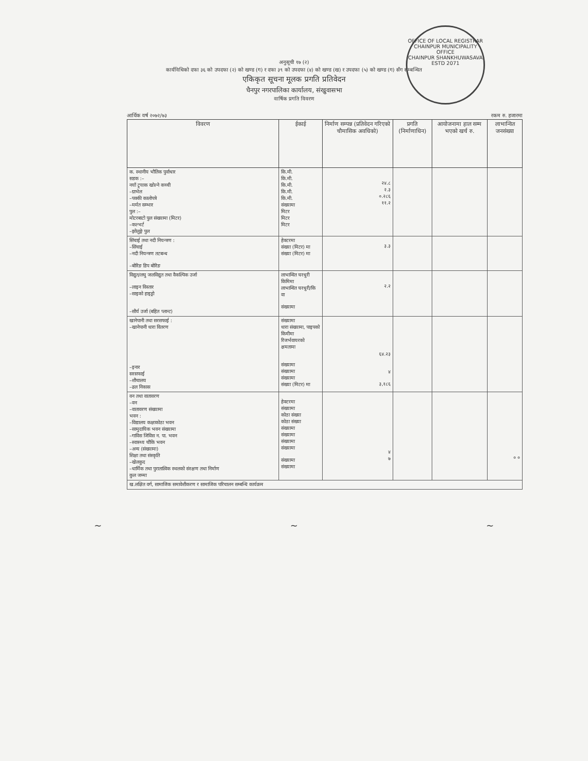OFFICE OF LOCAL REGISTRAR
CHAINPUR MUNICIPALITY OFFICE
CHAINPUR SHANKHUWASAVA
ESTD 2071
अनुसूची १७ (२)
कार्यविधिको दफा ३६ को उपदफा (२) को खण्ड (ग) र दफा ३९ को उपदफा (४) को खण्ड (ख) र उपदफा (५) को खण्ड (ग) सँग सम्बन्धित
एकिकृत सूचना मूलक प्रगति प्रतिवेदन
चैनपुर नगरपालिका कार्यालय, संखुवासभा
वार्षिक प्रगति विवरण
आर्थिक वर्ष २०७२/७३ रकम रु. हजारमा
| विवरण | ईकाई | निर्माण सम्पन्न (प्रतिवेदन गरिएको चौमासिक अवधिको) | प्रगति (निर्माणाधिन) | आयोजनामा हाल सम्म भएको खर्च रु. | लाभान्वित जनसंख्या |
| --- | --- | --- | --- | --- | --- |
| क. स्थानीय भौतिक पुर्वाधार सडक :– नयाँ ट्र्याक खोल्ने कच्ची –ग्राभेल –पक्की कालोपत्रे –मर्मत सम्भार पुल :– मोटरबाटो पुल संख्यामा (मिटर) –कल्भर्ट –झोलुङ्गे पुल | कि.मी. कि.मी. कि.मी. कि.मी. कि.मी. संख्यामा मिटर मिटर मिटर | २४.८ २.३ ०.२८६ ११.२ | | | |
| सिंचाई तथा नदी नियन्त्रण : –सिंचाई –नदी नियन्त्रण तटबन्ध –बोरिङ डिप बोरिङ | हेक्टरमा संख्या (मिटर) मा संख्या (मिटर) मा | ३.३ | | | |
| विद्युत/लघु जलविद्युत तथा वैकल्पिक उर्जा –लाइन विस्तार –साइको हाइड्रो –सौर्य उर्जा (बहित प्लान्ट) | लाभान्वित घरधुरी किमिमा लाभान्वित घरधुरी/कि वा संख्यामा | २.२ | | | |
| खानेपानी तथा सरसफाई : –खानेपानी धारा वितरण –इनार सरसफाई –शौचालय –ढल निकास | संख्यामा धारा संख्यामा, पाइपको किमीमा रिजर्भवायरको क्षमतामा संख्यामा संख्यामा संख्यामा संख्या (मिटर) मा | ६४.२३ ४ ३,१८६ | | | |
| वन तथा वातावरण –वन –वातावरण संख्यामा भवन : –विद्यालय कक्षाकोठा भवन –सामुदायिक भवन संख्यामा –गाविस जिविस न. पा. भवन –स्वास्थ्य चौकि भवन –अन्य (संख्यामा) शिक्षा तथा संस्कृति –खेलकुद –धार्मिक तथा पुरातात्विक स्थलको संरक्षण तथा निर्माण कुल जम्मा | हेक्टरमा संख्यामा कोठा संख्या कोठा संख्या संख्यामा संख्यामा संख्यामा संख्यामा संख्यामा संख्यामा | ४ ७ | | | ० ० |
| ख.लक्षित वर्ग, सामाजिक समावेशीकरण र सामाजिक परिचालन सम्बन्धि कार्यक्रम | | | | | |
~ ~ ~